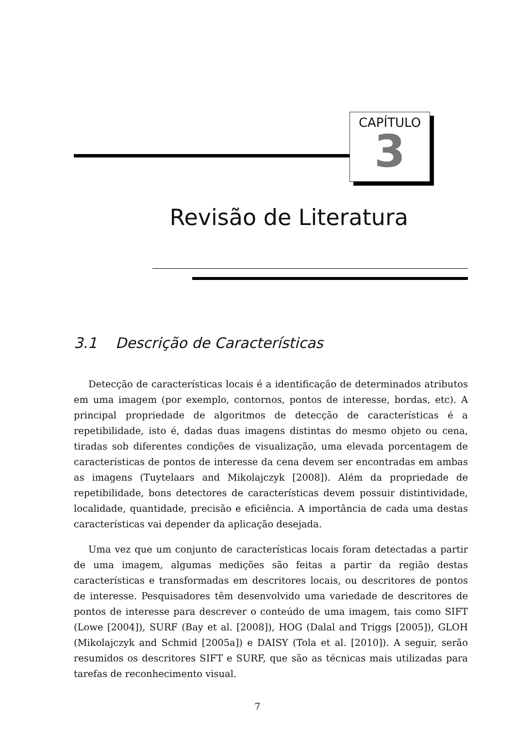CAPÍTULO
3
Revisão de Literatura
3.1 Descrição de Características
Detecção de características locais é a identificação de determinados atributos em uma imagem (por exemplo, contornos, pontos de interesse, bordas, etc). A principal propriedade de algoritmos de detecção de características é a repetibilidade, isto é, dadas duas imagens distintas do mesmo objeto ou cena, tiradas sob diferentes condições de visualização, uma elevada porcentagem de características de pontos de interesse da cena devem ser encontradas em ambas as imagens (Tuytelaars and Mikolajczyk [2008]). Além da propriedade de repetibilidade, bons detectores de características devem possuir distintividade, localidade, quantidade, precisão e eficiência. A importância de cada uma destas características vai depender da aplicação desejada.
Uma vez que um conjunto de características locais foram detectadas a partir de uma imagem, algumas medições são feitas a partir da região destas características e transformadas em descritores locais, ou descritores de pontos de interesse. Pesquisadores têm desenvolvido uma variedade de descritores de pontos de interesse para descrever o conteúdo de uma imagem, tais como SIFT (Lowe [2004]), SURF (Bay et al. [2008]), HOG (Dalal and Triggs [2005]), GLOH (Mikolajczyk and Schmid [2005a]) e DAISY (Tola et al. [2010]). A seguir, serão resumidos os descritores SIFT e SURF, que são as técnicas mais utilizadas para tarefas de reconhecimento visual.
7